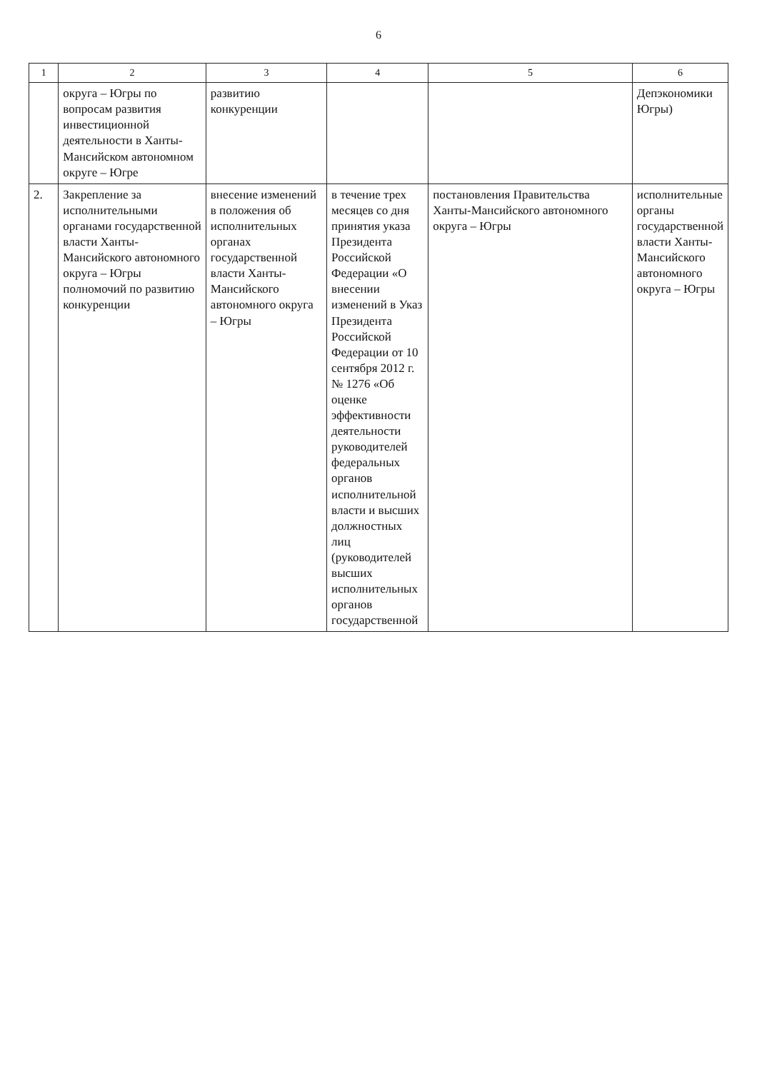6
| 1 | 2 | 3 | 4 | 5 | 6 |
| --- | --- | --- | --- | --- | --- |
| | округа – Югры по вопросам развития инвестиционной деятельности в Ханты-Мансийском автономном округе – Югре | развитию конкуренции | | | Депэкономики Югры) |
| 2. | Закрепление за исполнительными органами государственной власти Ханты-Мансийского автономного округа – Югры полномочий по развитию конкуренции | внесение изменений в положения об исполнительных органах государственной власти Ханты-Мансийского автономного округа – Югры | в течение трех месяцев со дня принятия указа Президента Российской Федерации «О внесении изменений в Указ Президента Российской Федерации от 10 сентября 2012 г. № 1276 «Об оценке эффективности деятельности руководителей федеральных органов исполнительной власти и высших должностных лиц (руководителей высших исполнительных органов государственной | постановления Правительства Ханты-Мансийского автономного округа – Югры | исполнительные органы государственной власти Ханты-Мансийского автономного округа – Югры |